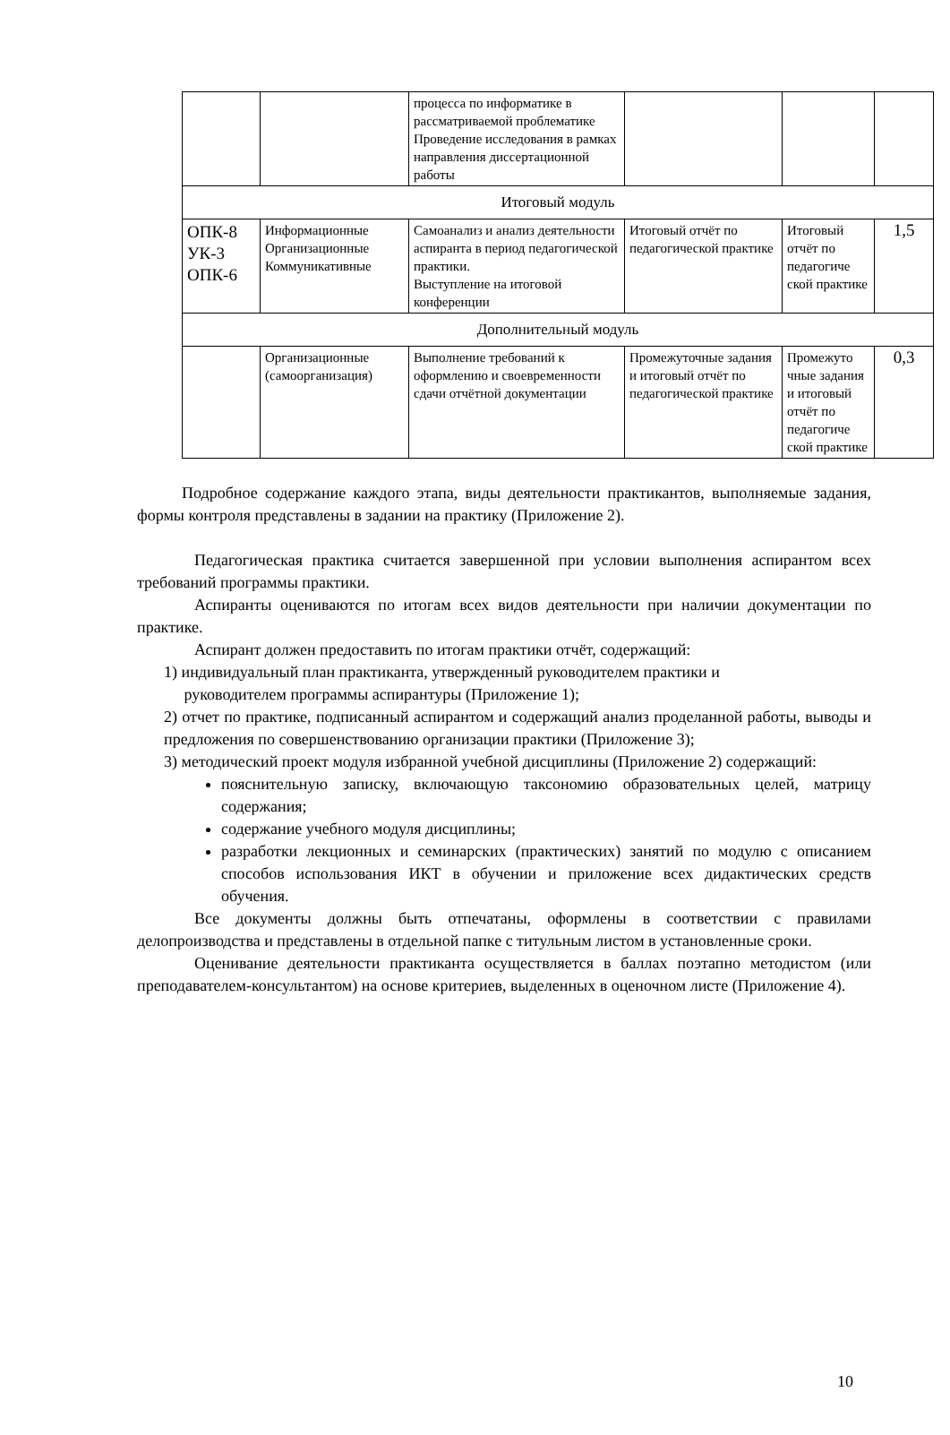| | | процесса по информатике в рассматриваемой проблематике Проведение исследования в рамках направления диссертационной работы | | | |
| Итоговый модуль | | | | | |
| ОПК-8 УК-3 ОПК-6 | Информационные Организационные Коммуникативные | Самоанализ и анализ деятельности аспиранта в период педагогической практики. Выступление на итоговой конференции | Итоговый отчёт по педагогической практике | Итоговый отчёт по педагогиче ской практике | 1,5 |
| Дополнительный модуль | | | | | |
| | Организационные (самоорганизация) | Выполнение требований к оформлению и своевременности сдачи отчётной документации | Промежуточные задания и итоговый отчёт по педагогической практике | Промежуто чные задания и итоговый отчёт по педагогиче ской практике | 0,3 |
Подробное содержание каждого этапа, виды деятельности практикантов, выполняемые задания, формы контроля представлены в задании на практику (Приложение 2).
Педагогическая практика считается завершенной при условии выполнения аспирантом всех требований программы практики.
Аспиранты оцениваются по итогам всех видов деятельности при наличии документации по практике.
Аспирант должен предоставить по итогам практики отчёт, содержащий:
1) индивидуальный план практиканта, утвержденный руководителем практики и
руководителем программы аспирантуры (Приложение 1);
2) отчет по практике, подписанный аспирантом и содержащий анализ проделанной работы, выводы и предложения по совершенствованию организации практики (Приложение 3);
3) методический проект модуля избранной учебной дисциплины (Приложение 2) содержащий:
пояснительную записку, включающую таксономию образовательных целей, матрицу содержания;
содержание учебного модуля дисциплины;
разработки лекционных и семинарских (практических) занятий по модулю с описанием способов использования ИКТ в обучении и приложение всех дидактических средств обучения.
Все документы должны быть отпечатаны, оформлены в соответствии с правилами делопроизводства и представлены в отдельной папке с титульным листом в установленные сроки.
Оценивание деятельности практиканта осуществляется в баллах поэтапно методистом (или преподавателем-консультантом) на основе критериев, выделенных в оценочном листе (Приложение 4).
10